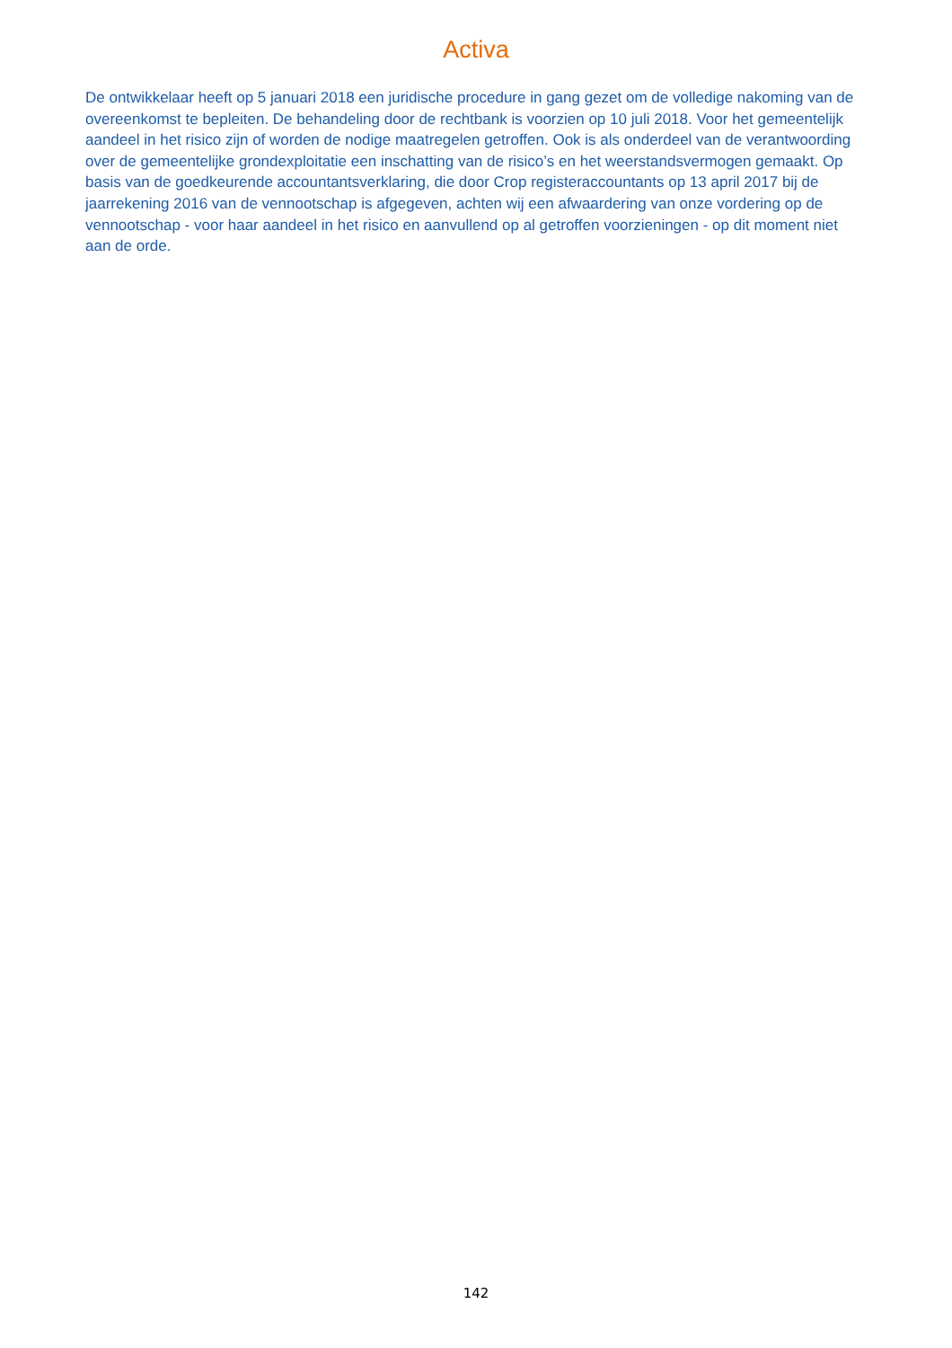Activa
De ontwikkelaar heeft op 5 januari 2018 een juridische procedure in gang gezet om de volledige nakoming van de overeenkomst te bepleiten. De behandeling door de rechtbank is voorzien op 10 juli 2018. Voor het gemeentelijk aandeel in het risico zijn of worden de nodige maatregelen getroffen. Ook is als onderdeel van de verantwoording over de gemeentelijke grondexploitatie een inschatting van de risico’s en het weerstandsvermogen gemaakt. Op basis van de goedkeurende accountantsverklaring, die door Crop registeraccountants op 13 april 2017 bij de jaarrekening 2016 van de vennootschap is afgegeven, achten wij een afwaardering van onze vordering op de vennootschap - voor haar aandeel in het risico en aanvullend op al getroffen voorzieningen - op dit moment niet aan de orde.
142